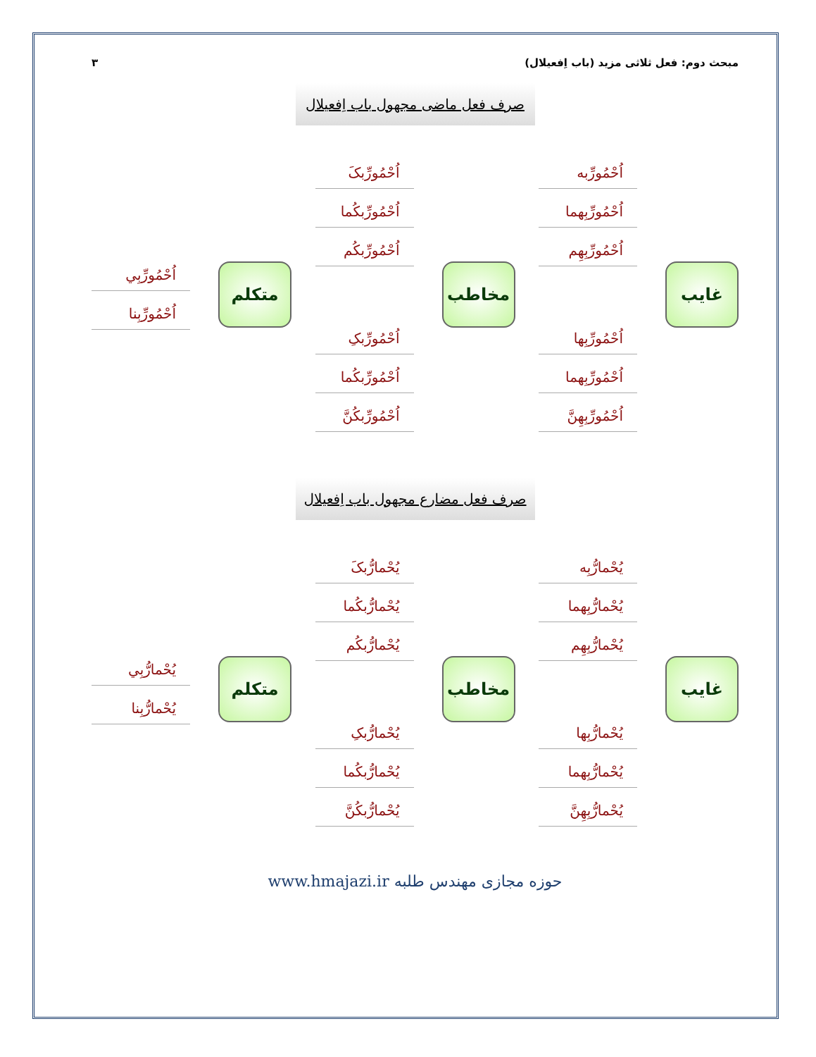مبحث دوم: فعل ثلاثی مزید (باب اِفعیلال) ۳
صرف فعل ماضی مجهول باب اِفعیلال
غایب
اُحْمُورِّبه
اُحْمُورِّبِهما
اُحْمُورِّبِهِم
اُحْمُورِّبِها
اُحْمُورِّبِهما
اُحْمُورِّبِهِنَّ
مخاطب
اُحْمُورِّبکَ
اُحْمُورِّبکُما
اُحْمُورِّبکُم
اُحْمُورِّبکِ
اُحْمُورِّبکُما
اُحْمُورِّبکُنَّ
متکلم
اُحْمُورِّبِي
اُحْمُورِّبِنا
صرف فعل مضارع مجهول باب اِفعیلال
غایب
يُحْمارُّبِه
يُحْمارُّبِهما
يُحْمارُّبِهِم
يُحْمارُّبِها
يُحْمارُّبِهما
يُحْمارُّبِهِنَّ
مخاطب
يُحْمارُّبکَ
يُحْمارُّبکُما
يُحْمارُّبکُم
يُحْمارُّبکِ
يُحْمارُّبکُما
يُحْمارُّبکُنَّ
متکلم
يُحْمارُّبِي
يُحْمارُّبِنا
حوزه مجازی مهندس طلبه www.hmajazi.ir